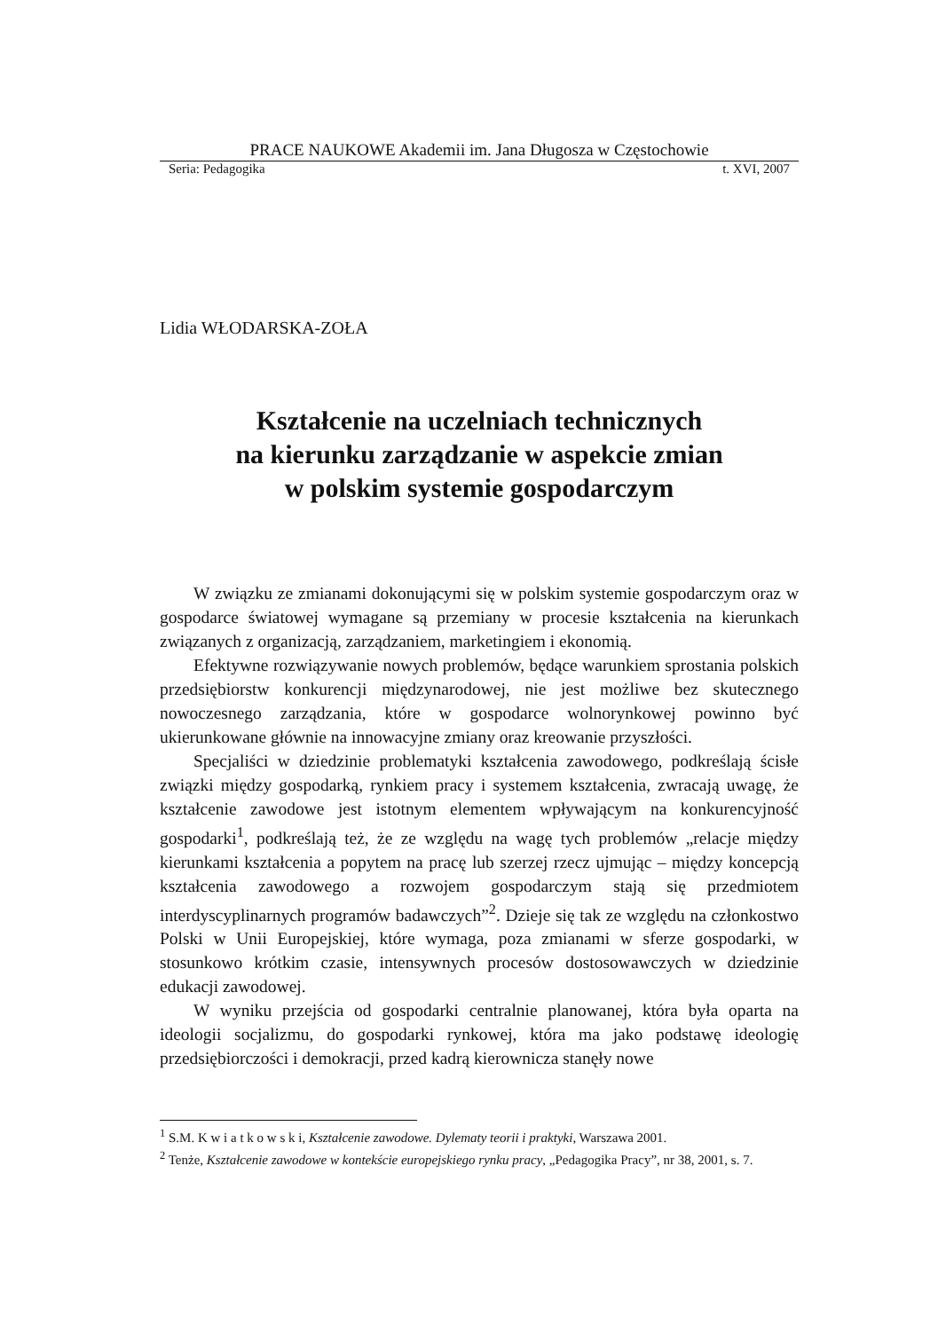PRACE NAUKOWE Akademii im. Jana Długosza w Częstochowie
Seria: Pedagogika t. XVI, 2007
Lidia WŁODARSKA-ZOŁA
Kształcenie na uczelniach technicznych
na kierunku zarządzanie w aspekcie zmian
w polskim systemie gospodarczym
W związku ze zmianami dokonującymi się w polskim systemie gospodarczym oraz w gospodarce światowej wymagane są przemiany w procesie kształcenia na kierunkach związanych z organizacją, zarządzaniem, marketingiem i ekonomią.
Efektywne rozwiązywanie nowych problemów, będące warunkiem sprostania polskich przedsiębiorstw konkurencji międzynarodowej, nie jest możliwe bez skutecznego nowoczesnego zarządzania, które w gospodarce wolnorynkowej powinno być ukierunkowane głównie na innowacyjne zmiany oraz kreowanie przyszłości.
Specjaliści w dziedzinie problematyki kształcenia zawodowego, podkreślają ścisłe związki między gospodarką, rynkiem pracy i systemem kształcenia, zwracają uwagę, że kształcenie zawodowe jest istotnym elementem wpływającym na konkurencyjność gospodarki<sup>1</sup>, podkreślają też, że ze względu na wagę tych problemów „relacje między kierunkami kształcenia a popytem na pracę lub szerzej rzecz ujmując – między koncepcją kształcenia zawodowego a rozwojem gospodarczym stają się przedmiotem interdyscyplinarnych programów badawczych”<sup>2</sup>. Dzieje się tak ze względu na członkostwo Polski w Unii Europejskiej, które wymaga, poza zmianami w sferze gospodarki, w stosunkowo krótkim czasie, intensywnych procesów dostosowawczych w dziedzinie edukacji zawodowej.
W wyniku przejścia od gospodarki centralnie planowanej, która była oparta na ideologii socjalizmu, do gospodarki rynkowej, która ma jako podstawę ideologię przedsiębiorczości i demokracji, przed kadrą kierownicza stanęły nowe
<sup>1</sup> S.M. K w i a t k o w s k i, Kształcenie zawodowe. Dylematy teorii i praktyki, Warszawa 2001.
<sup>2</sup> Tenże, Kształcenie zawodowe w kontekście europejskiego rynku pracy, „Pedagogika Pracy”, nr 38, 2001, s. 7.